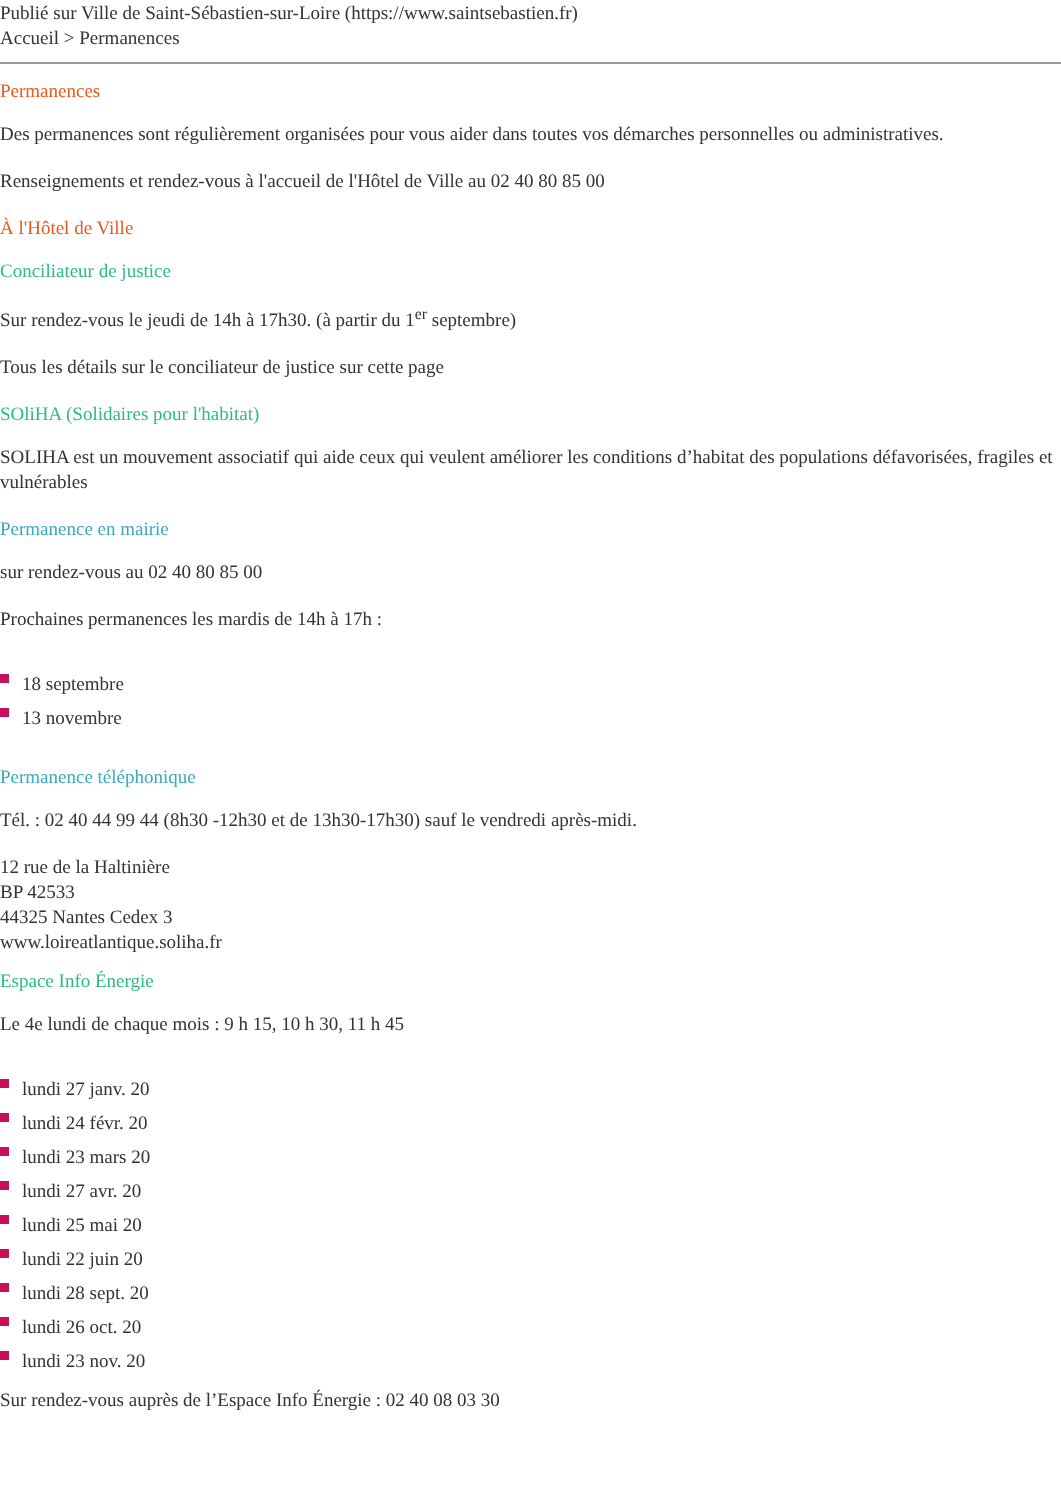Publié sur Ville de Saint-Sébastien-sur-Loire (https://www.saintsebastien.fr)
Accueil > Permanences
Permanences
Des permanences sont régulièrement organisées pour vous aider dans toutes vos démarches personnelles ou administratives.
Renseignements et rendez-vous à l'accueil de l'Hôtel de Ville au 02 40 80 85 00
À l'Hôtel de Ville
Conciliateur de justice
Sur rendez-vous le jeudi de 14h à 17h30. (à partir du 1<sup>er</sup> septembre)
Tous les détails sur le conciliateur de justice sur cette page
SOliHA (Solidaires pour l'habitat)
SOLIHA est un mouvement associatif qui aide ceux qui veulent améliorer les conditions d’habitat des populations défavorisées, fragiles et vulnérables
Permanence en mairie
sur rendez-vous au 02 40 80 85 00
Prochaines permanences les mardis de 14h à 17h :
18 septembre
13 novembre
Permanence téléphonique
Tél. : 02 40 44 99 44 (8h30 -12h30 et de 13h30-17h30) sauf le vendredi après-midi.
12 rue de la Haltinière
BP 42533
44325 Nantes Cedex 3
www.loireatlantique.soliha.fr
Espace Info Énergie
Le 4e lundi de chaque mois : 9 h 15, 10 h 30, 11 h 45
lundi 27 janv. 20
lundi 24 févr. 20
lundi 23 mars 20
lundi 27 avr. 20
lundi 25 mai 20
lundi 22 juin 20
lundi 28 sept. 20
lundi 26 oct. 20
lundi 23 nov. 20
Sur rendez-vous auprès de l’Espace Info Énergie : 02 40 08 03 30